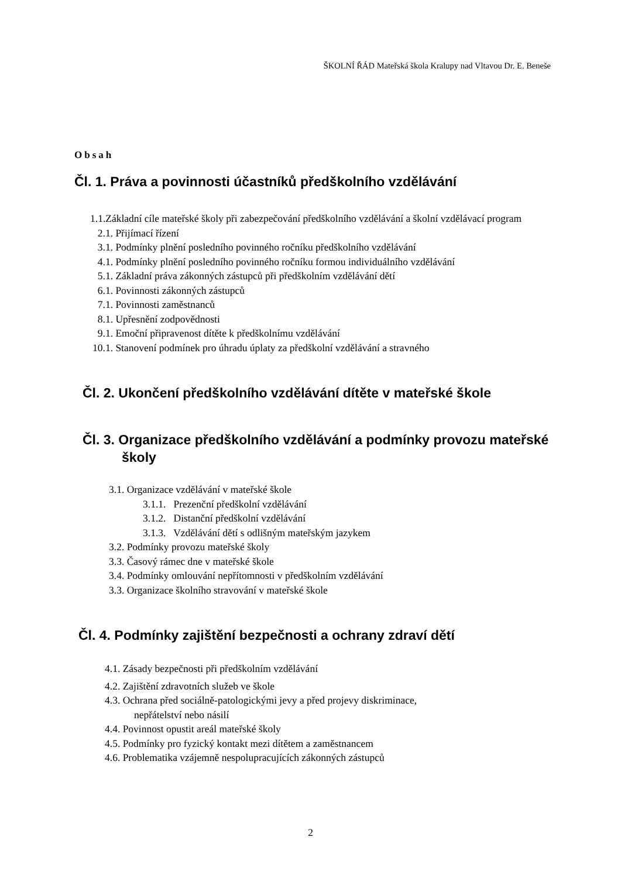ŠKOLNÍ ŘÁD Mateřská škola Kralupy nad Vltavou Dr. E. Beneše
Obsah
Čl. 1. Práva a povinnosti účastníků předškolního vzdělávání
1.1.Základní cíle mateřské školy při zabezpečování předškolního vzdělávání a školní vzdělávací program
2.1. Přijímací řízení
3.1. Podmínky plnění posledního povinného ročníku předškolního vzdělávání
4.1. Podmínky plnění posledního povinného ročníku formou individuálního vzdělávání
5.1. Základní práva zákonných zástupců při předškolním vzdělávání dětí
6.1. Povinnosti zákonných zástupců
7.1. Povinnosti zaměstnanců
8.1. Upřesnění zodpovědnosti
9.1. Emoční připravenost dítěte k předškolnímu vzdělávání
10.1. Stanovení podmínek pro úhradu úplaty za předškolní vzdělávání a stravného
Čl. 2. Ukončení předškolního vzdělávání dítěte v mateřské škole
Čl. 3. Organizace předškolního vzdělávání a podmínky provozu mateřské školy
3.1. Organizace vzdělávání v mateřské škole
3.1.1. Prezenční předškolní vzdělávání
3.1.2. Distanční předškolní vzdělávání
3.1.3. Vzdělávání dětí s odlišným mateřským jazykem
3.2. Podmínky provozu mateřské školy
3.3. Časový rámec dne v mateřské škole
3.4. Podmínky omlouvání nepřítomnosti v předškolním vzdělávání
3.3. Organizace školního stravování v mateřské škole
Čl. 4. Podmínky zajištění bezpečnosti a ochrany zdraví dětí
4.1. Zásady bezpečnosti při předškolním vzdělávání
4.2. Zajištění zdravotních služeb ve škole
4.3. Ochrana před sociálně-patologickými jevy a před projevy diskriminace,
nepřátelství nebo násilí
4.4. Povinnost opustit areál mateřské školy
4.5. Podmínky pro fyzický kontakt mezi dítětem a zaměstnancem
4.6. Problematika vzájemně nespolupracujících zákonných zástupců
2